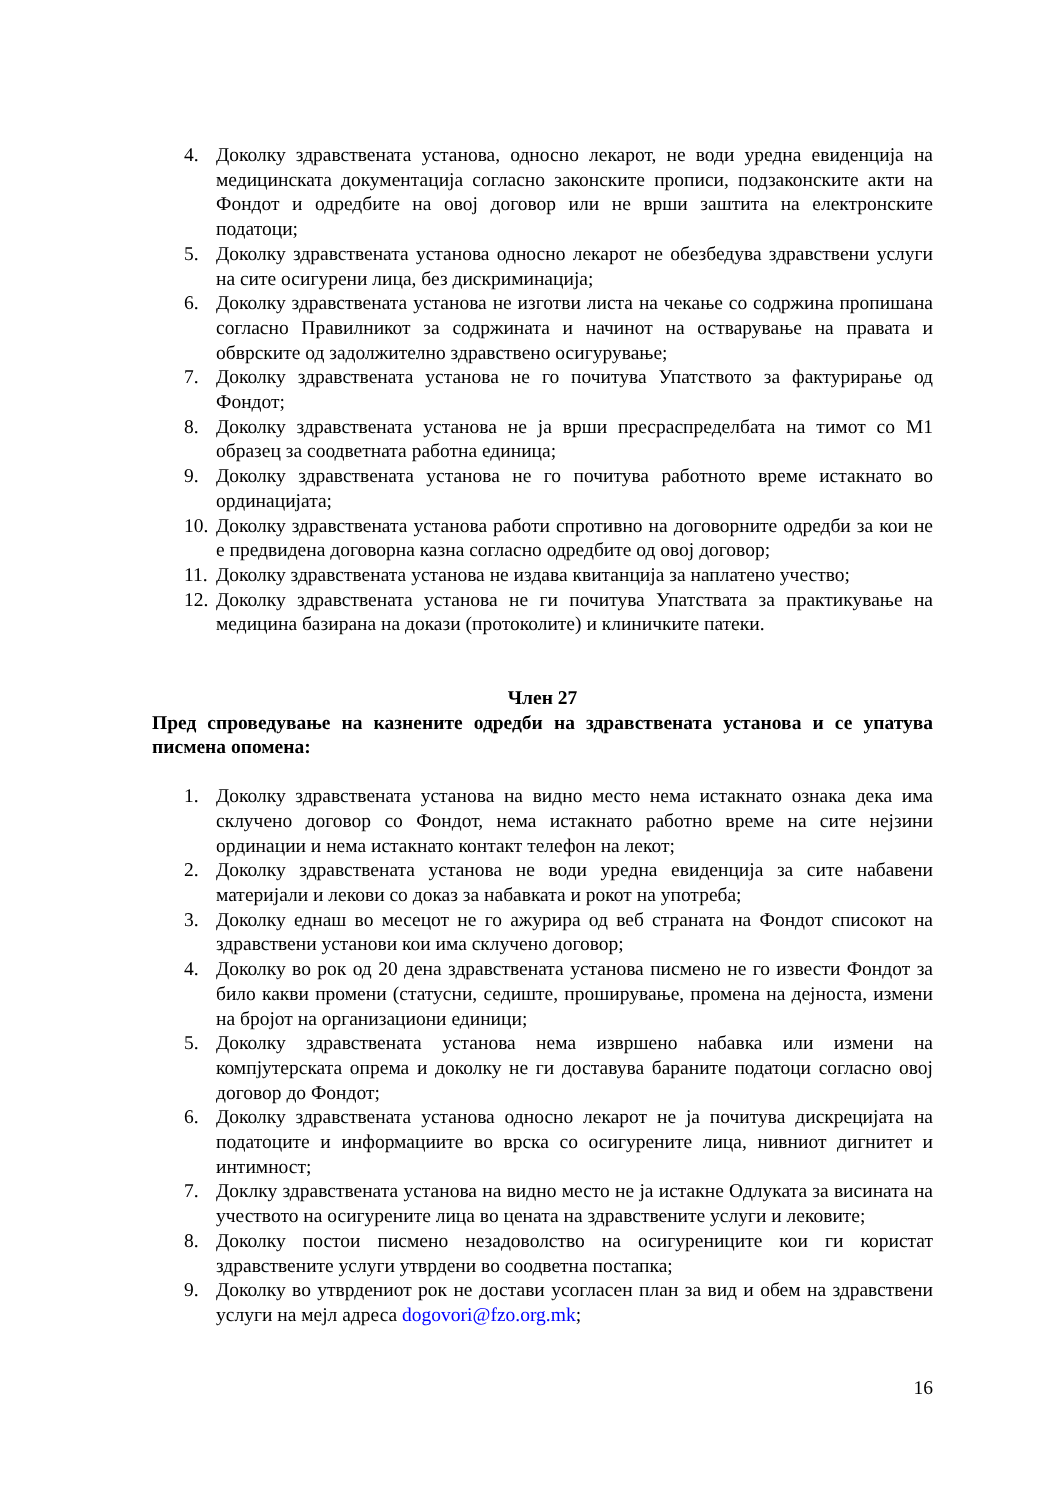4. Доколку здравствената установа, односно лекарот, не води уредна евиденција на медицинската документација согласно законските прописи, подзаконските акти на Фондот и одредбите на овој договор или не врши заштита на електронските податоци;
5. Доколку здравствената установа односно лекарот не обезбедува здравствени услуги на сите осигурени лица, без дискриминација;
6. Доколку здравствената установа не изготви листа на чекање со содржина пропишана согласно Правилникот за содржината и начинот на остварување на правата и обврските од задолжително здравствено осигурување;
7. Доколку здравствената установа не го почитува Упатството за фактурирање од Фондот;
8. Доколку здравствената установа не ја врши пресраспределбата на тимот со М1 образец за соодветната работна единица;
9. Доколку здравствената установа не го почитува работното време истакнато во ординацијата;
10. Доколку здравствената установа работи спротивно на договорните одредби за кои не е предвидена договорна казна согласно одредбите од овој договор;
11. Доколку здравствената установа не издава квитанција за наплатено учество;
12. Доколку здравствената установа не ги почитува Упатствата за практикување на медицина базирана на докази (протоколите) и клиничките патеки.
Член 27
Пред спроведување на казнените одредби на здравствената установа и се упатува писмена опомена:
1. Доколку здравствената установа на видно место нема истакнато ознака дека има склучено договор со Фондот, нема истакнато работно време на сите нејзини ординации и нема истакнато контакт телефон на лекот;
2. Доколку здравствената установа не води уредна евиденција за сите набавени материјали и лекови со доказ за набавката и рокот на употреба;
3. Доколку еднаш во месецот не го ажурира од веб страната на Фондот списокот на здравствени установи кои има склучено договор;
4. Доколку во рок од 20 дена здравствената установа писмено не го извести Фондот за било какви промени (статусни, седиште, проширување, промена на дејноста, измени на бројот на организациони единици;
5. Доколку здравствената установа нема извршено набавка или измени на компјутерската опрема и доколку не ги доставува бараните податоци согласно овој договор до Фондот;
6. Доколку здравствената установа односно лекарот не ја почитува дискрецијата на податоците и информациите во врска со осигурените лица, нивниот дигнитет и интимност;
7. Доклку здравствената установа на видно место не ја истакне Одлуката за висината на учеството на осигурените лица во цената на здравствените услуги и лековите;
8. Доколку постои писмено незадоволство на осигурениците кои ги користат здравствените услуги утврдени во соодветна постапка;
9. Доколку во утврдениот рок не достави усогласен план за вид и обем на здравствени услуги на мејл адреса dogovori@fzo.org.mk;
16